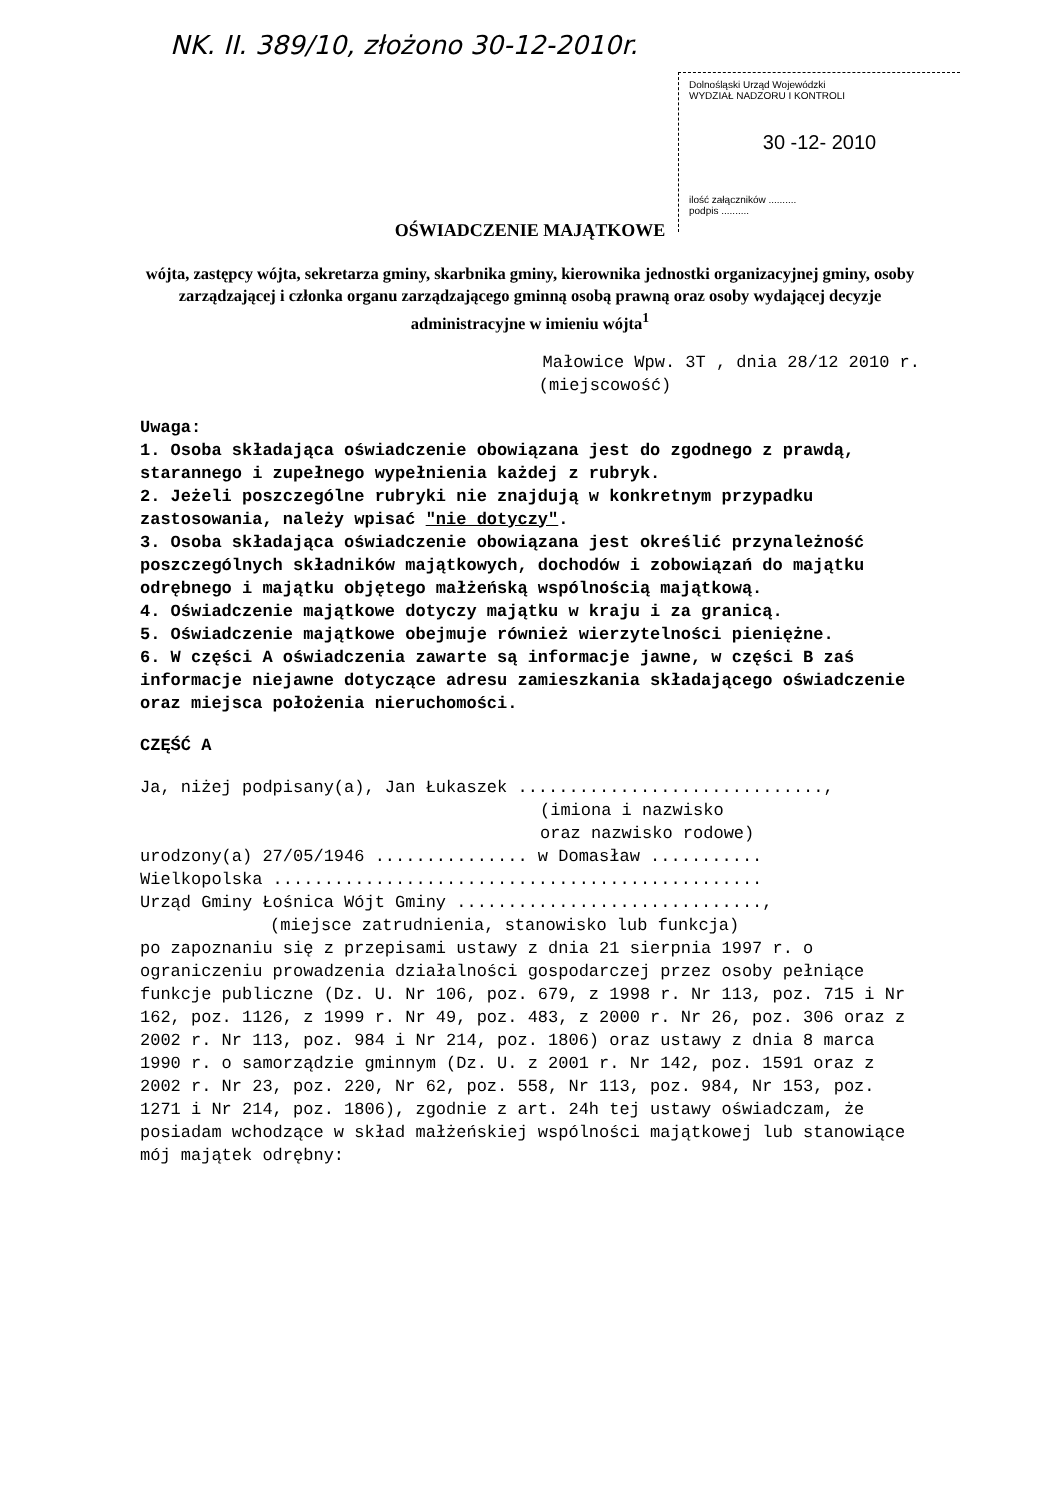NK. II. 389/10, złożono 30-12-2010r.
Dolnośląski Urząd Wojewódzki
WYDZIAŁ NADZORU I KONTROLI
30 -12- 2010
ilość załączników ..........
podpis ..........
OŚWIADCZENIE MAJĄTKOWE
wójta, zastępcy wójta, sekretarza gminy, skarbnika gminy, kierownika jednostki organizacyjnej gminy, osoby zarządzającej i członka organu zarządzającego gminną osobą prawną oraz osoby wydającej decyzje administracyjne w imieniu wójta<sup>1</sup>
Małowice Wpw. 3T , dnia 28/12 2010 r.
(miejscowość)
Uwaga:
1. Osoba składająca oświadczenie obowiązana jest do zgodnego z prawdą, starannego i zupełnego wypełnienia każdej z rubryk.
2. Jeżeli poszczególne rubryki nie znajdują w konkretnym przypadku zastosowania, należy wpisać "nie dotyczy".
3. Osoba składająca oświadczenie obowiązana jest określić przynależność poszczególnych składników majątkowych, dochodów i zobowiązań do majątku odrębnego i majątku objętego małżeńską wspólnością majątkową.
4. Oświadczenie majątkowe dotyczy majątku w kraju i za granicą.
5. Oświadczenie majątkowe obejmuje również wierzytelności pieniężne.
6. W części A oświadczenia zawarte są informacje jawne, w części B zaś informacje niejawne dotyczące adresu zamieszkania składającego oświadczenie oraz miejsca położenia nieruchomości.
CZĘŚĆ A
Ja, niżej podpisany(a), Jan Łukaszek ..............................,
(imiona i nazwisko
oraz nazwisko rodowe)
urodzony(a) 27/05/1946 ............... w Domasław ...........
Wielkopolska ................................................
Urząd Gminy Łośnica Wójt Gminy ..............................,
(miejsce zatrudnienia, stanowisko lub funkcja)
po zapoznaniu się z przepisami ustawy z dnia 21 sierpnia 1997 r. o ograniczeniu prowadzenia działalności gospodarczej przez osoby pełniące funkcje publiczne (Dz. U. Nr 106, poz. 679, z 1998 r. Nr 113, poz. 715 i Nr 162, poz. 1126, z 1999 r. Nr 49, poz. 483, z 2000 r. Nr 26, poz. 306 oraz z 2002 r. Nr 113, poz. 984 i Nr 214, poz. 1806) oraz ustawy z dnia 8 marca 1990 r. o samorządzie gminnym (Dz. U. z 2001 r. Nr 142, poz. 1591 oraz z 2002 r. Nr 23, poz. 220, Nr 62, poz. 558, Nr 113, poz. 984, Nr 153, poz. 1271 i Nr 214, poz. 1806), zgodnie z art. 24h tej ustawy oświadczam, że posiadam wchodzące w skład małżeńskiej wspólności majątkowej lub stanowiące mój majątek odrębny: